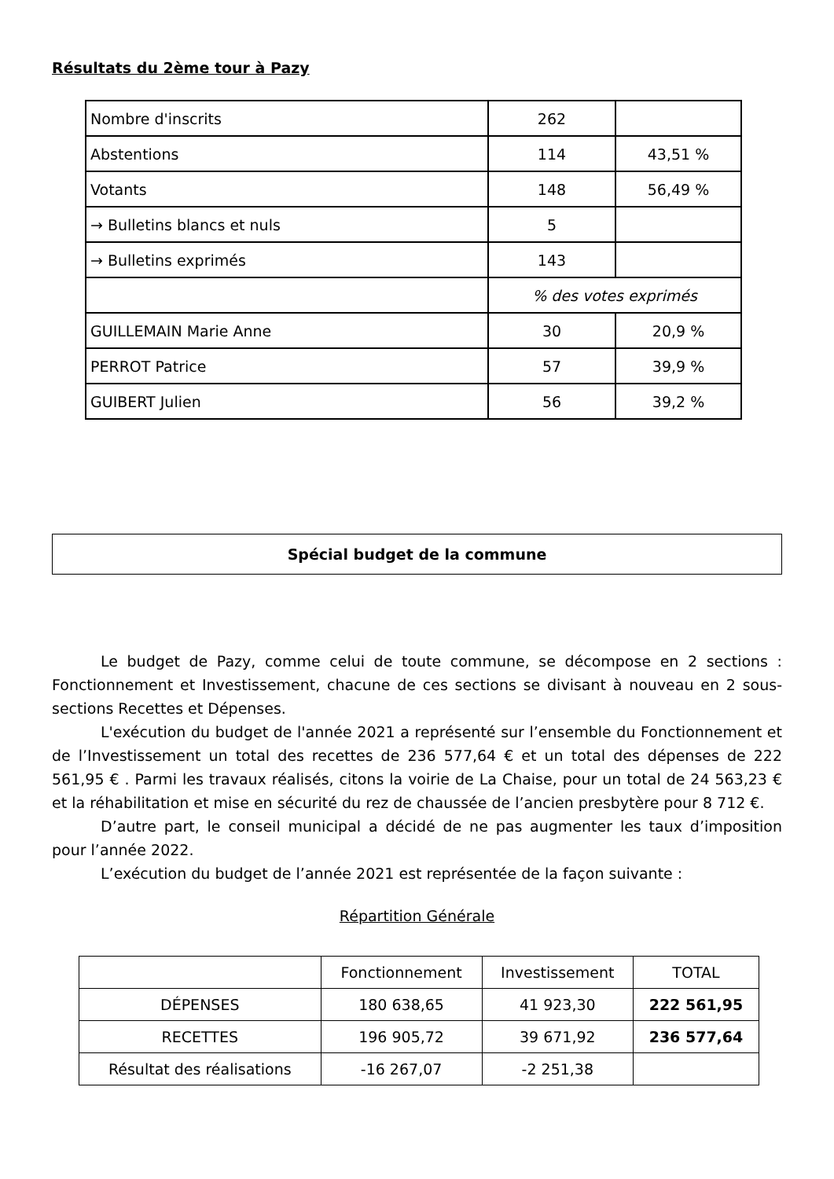Résultats du 2ème tour à Pazy
| Nombre d'inscrits | 262 | |
| Abstentions | 114 | 43,51 % |
| Votants | 148 | 56,49 % |
| → Bulletins blancs et nuls | 5 | |
| → Bulletins exprimés | 143 | |
| | % des votes exprimés | |
| GUILLEMAIN Marie Anne | 30 | 20,9 % |
| PERROT Patrice | 57 | 39,9 % |
| GUIBERT Julien | 56 | 39,2 % |
Spécial budget de la commune
Le budget de Pazy, comme celui de toute commune, se décompose en 2 sections : Fonctionnement et Investissement, chacune de ces sections se divisant à nouveau en 2 sous-sections Recettes et Dépenses.
L'exécution du budget de l'année 2021 a représenté sur l’ensemble du Fonctionnement et de l’Investissement un total des recettes de 236 577,64 € et un total des dépenses de 222 561,95 € . Parmi les travaux réalisés, citons la voirie de La Chaise, pour un total de 24 563,23 € et la réhabilitation et mise en sécurité du rez de chaussée de l’ancien presbytère pour 8 712 €.
D’autre part, le conseil municipal a décidé de ne pas augmenter les taux d’imposition pour l’année 2022.
L’exécution du budget de l’année 2021 est représentée de la façon suivante :
Répartition Générale
| | Fonctionnement | Investissement | TOTAL |
| DÉPENSES | 180 638,65 | 41 923,30 | 222 561,95 |
| RECETTES | 196 905,72 | 39 671,92 | 236 577,64 |
| Résultat des réalisations | -16 267,07 | -2 251,38 | |